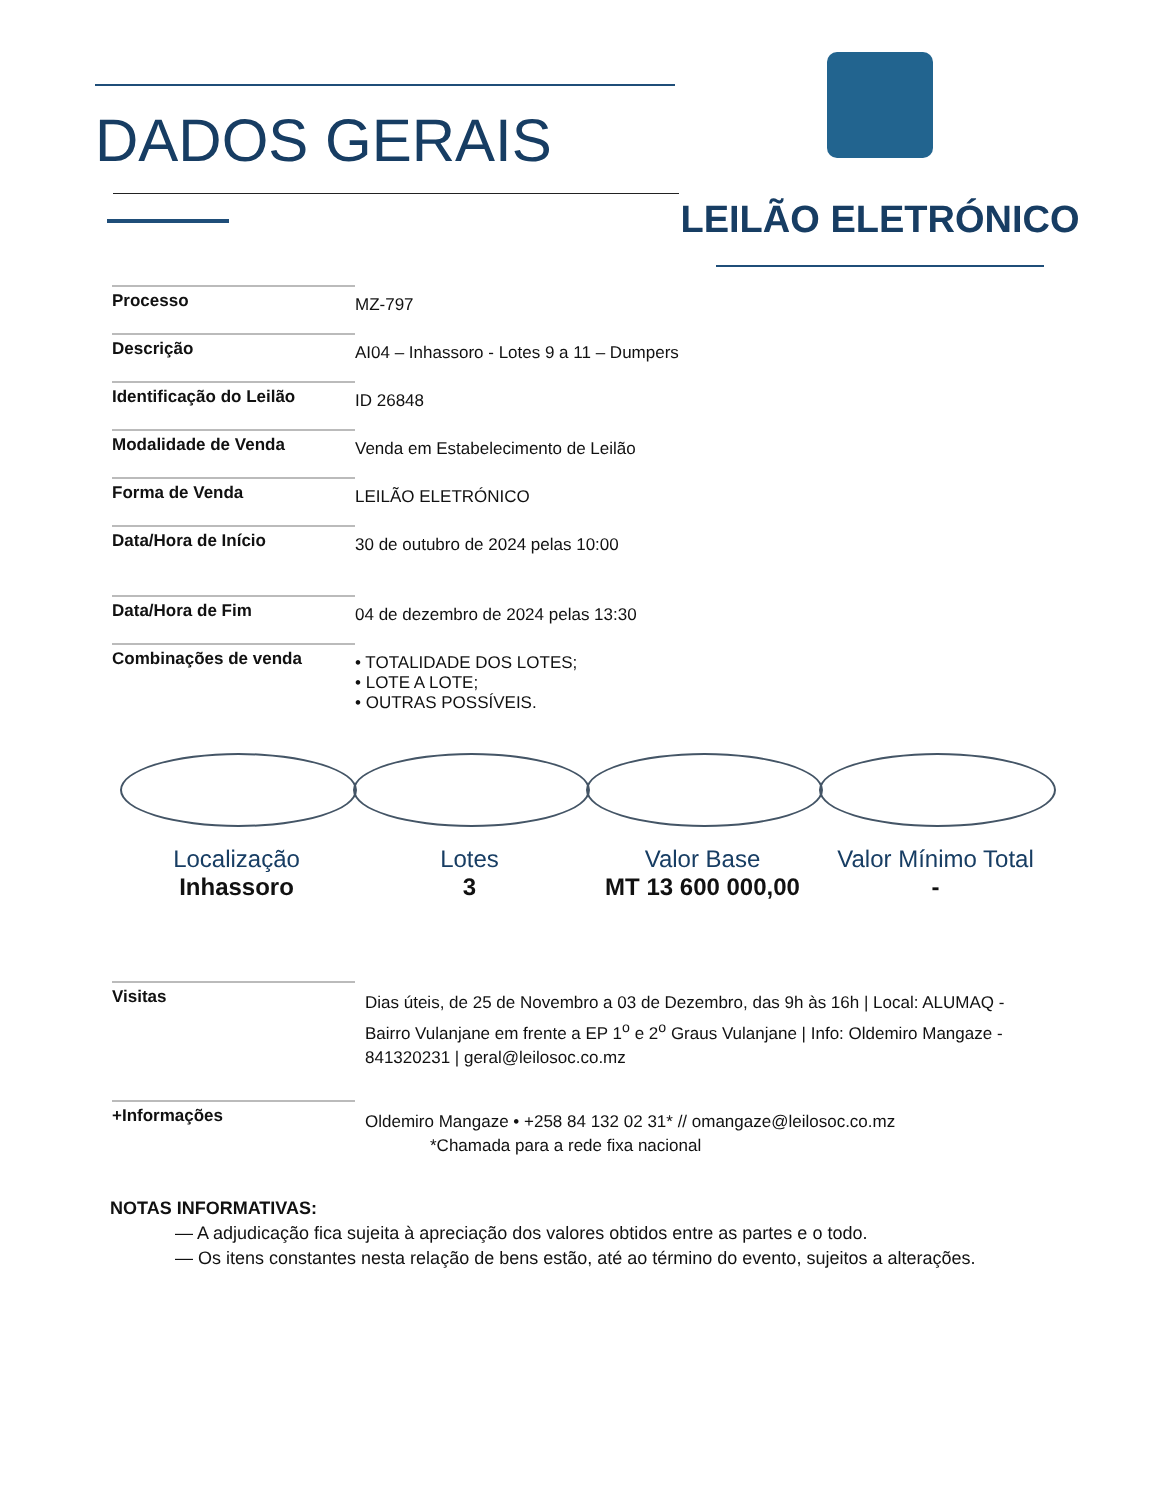DADOS GERAIS
LEILÃO ELETRÓNICO
Processo
MZ-797
Descrição
AI04 – Inhassoro - Lotes 9 a 11 – Dumpers
Identificação do Leilão
ID 26848
Modalidade de Venda
Venda em Estabelecimento de Leilão
Forma de Venda
LEILÃO ELETRÓNICO
Data/Hora de Início
30 de outubro de 2024 pelas 10:00
Data/Hora de Fim
04 de dezembro de 2024 pelas 13:30
Combinações de venda
• TOTALIDADE DOS LOTES;
• LOTE A LOTE;
• OUTRAS POSSÍVEIS.
Localização
Inhassoro
Lotes
3
Valor Base
MT 13 600 000,00
Valor Mínimo Total
-
Visitas
Dias úteis, de 25 de Novembro a 03 de Dezembro, das 9h às 16h | Local: ALUMAQ - Bairro Vulanjane em frente a EP 1<sup>o</sup> e 2<sup>o</sup> Graus Vulanjane | Info: Oldemiro Mangaze - 841320231 | geral@leilosoc.co.mz
+Informações
Oldemiro Mangaze • +258 84 132 02 31* // omangaze@leilosoc.co.mz
*Chamada para a rede fixa nacional
NOTAS INFORMATIVAS:
— A adjudicação fica sujeita à apreciação dos valores obtidos entre as partes e o todo.
— Os itens constantes nesta relação de bens estão, até ao término do evento, sujeitos a alterações.